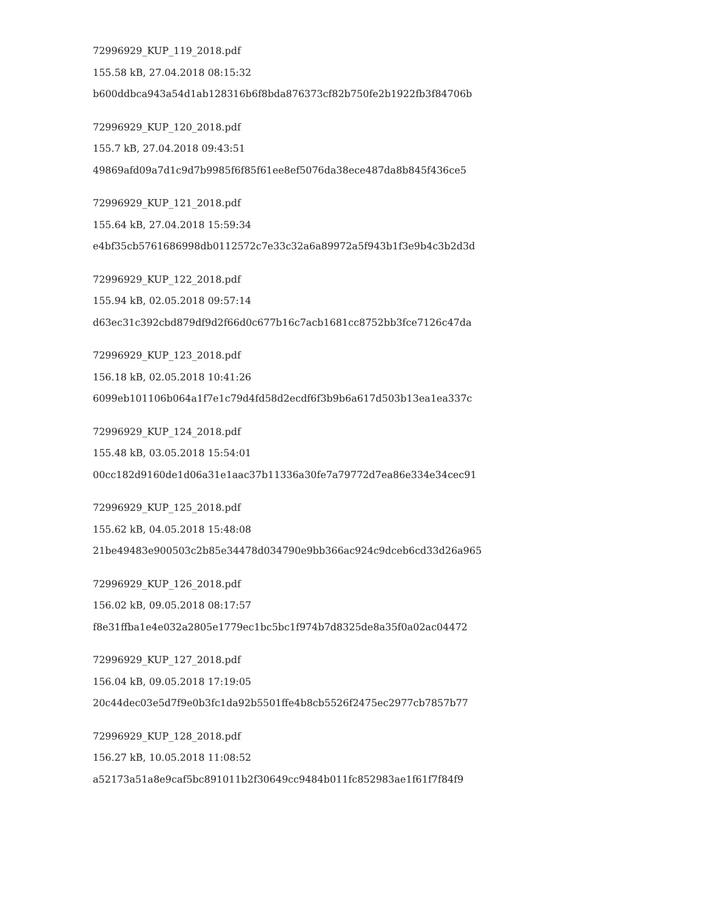72996929_KUP_119_2018.pdf
155.58 kB, 27.04.2018 08:15:32
b600ddbca943a54d1ab128316b6f8bda876373cf82b750fe2b1922fb3f84706b
72996929_KUP_120_2018.pdf
155.7 kB, 27.04.2018 09:43:51
49869afd09a7d1c9d7b9985f6f85f61ee8ef5076da38ece487da8b845f436ce5
72996929_KUP_121_2018.pdf
155.64 kB, 27.04.2018 15:59:34
e4bf35cb5761686998db0112572c7e33c32a6a89972a5f943b1f3e9b4c3b2d3d
72996929_KUP_122_2018.pdf
155.94 kB, 02.05.2018 09:57:14
d63ec31c392cbd879df9d2f66d0c677b16c7acb1681cc8752bb3fce7126c47da
72996929_KUP_123_2018.pdf
156.18 kB, 02.05.2018 10:41:26
6099eb101106b064a1f7e1c79d4fd58d2ecdf6f3b9b6a617d503b13ea1ea337c
72996929_KUP_124_2018.pdf
155.48 kB, 03.05.2018 15:54:01
00cc182d9160de1d06a31e1aac37b11336a30fe7a79772d7ea86e334e34cec91
72996929_KUP_125_2018.pdf
155.62 kB, 04.05.2018 15:48:08
21be49483e900503c2b85e34478d034790e9bb366ac924c9dceb6cd33d26a965
72996929_KUP_126_2018.pdf
156.02 kB, 09.05.2018 08:17:57
f8e31ffba1e4e032a2805e1779ec1bc5bc1f974b7d8325de8a35f0a02ac04472
72996929_KUP_127_2018.pdf
156.04 kB, 09.05.2018 17:19:05
20c44dec03e5d7f9e0b3fc1da92b5501ffe4b8cb5526f2475ec2977cb7857b77
72996929_KUP_128_2018.pdf
156.27 kB, 10.05.2018 11:08:52
a52173a51a8e9caf5bc891011b2f30649cc9484b011fc852983ae1f61f7f84f9